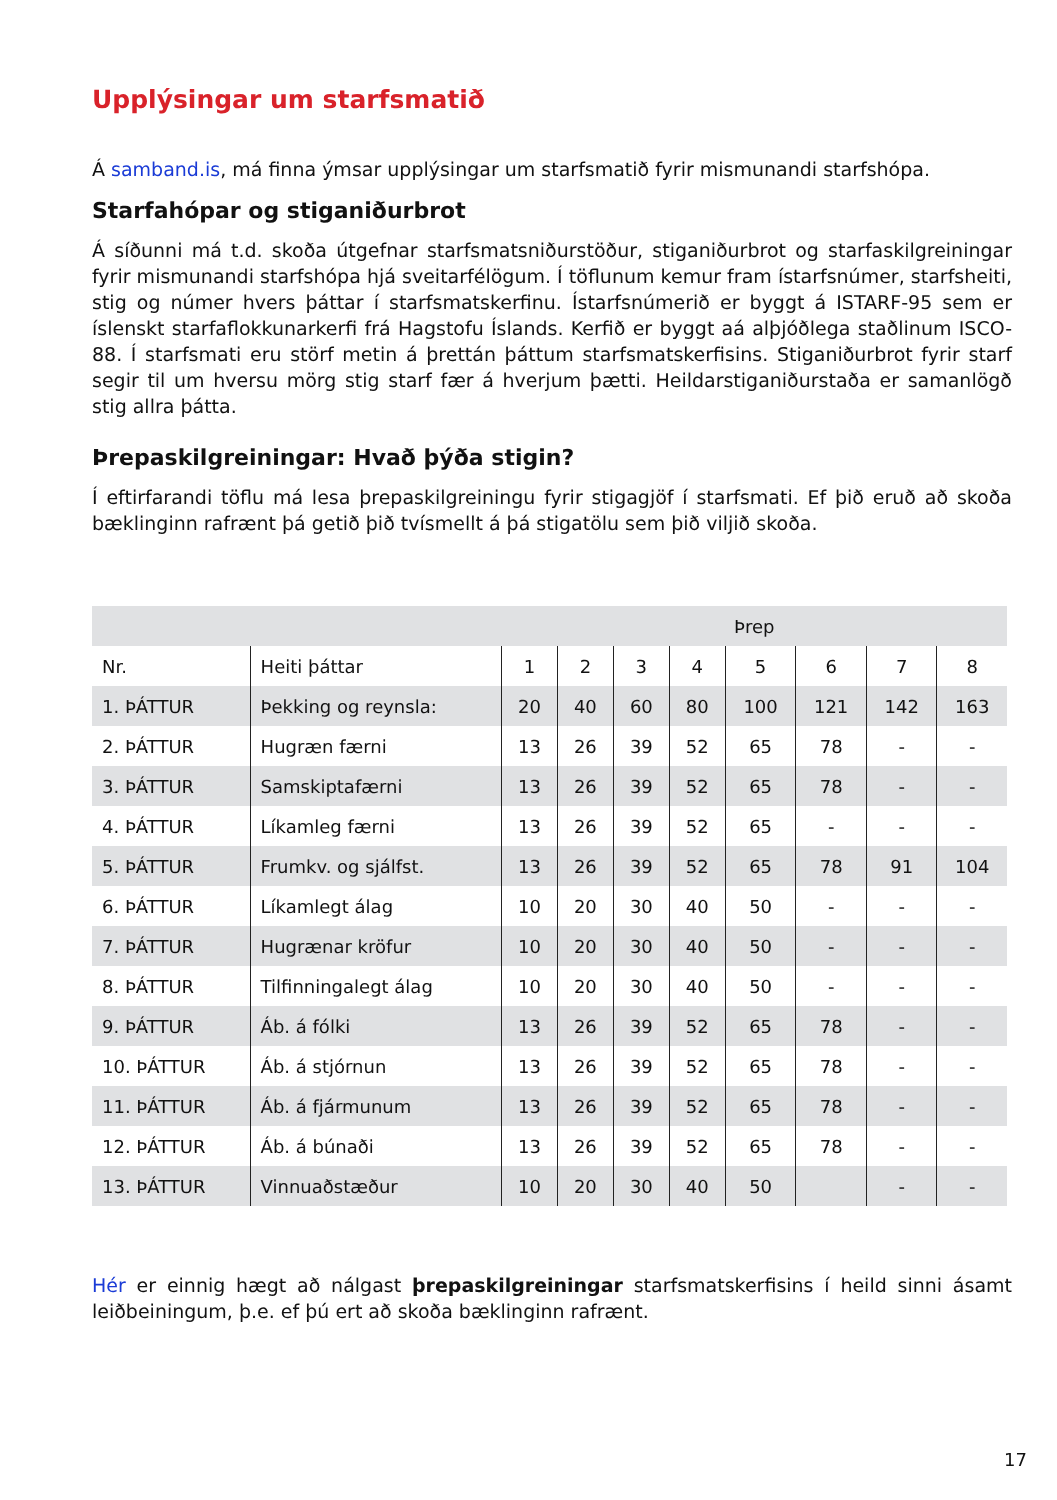Upplýsingar um starfsmatið
Á samband.is, má finna ýmsar upplýsingar um starfsmatið fyrir mismunandi starfshópa.
Starfahópar og stiganiðurbrot
Á síðunni má t.d. skoða útgefnar starfsmatsniðurstöður, stiganiðurbrot og starfaskilgreiningar fyrir mismunandi starfshópa hjá sveitarfélögum. Í töflunum kemur fram ístarfsnúmer, starfsheiti, stig og númer hvers þáttar í starfsmatskerfinu. Ístarfsnúmerið er byggt á ISTARF-95 sem er íslenskt starfaflokkunarkerfi frá Hagstofu Íslands. Kerfið er byggt aá alþjóðlega staðlinum ISCO-88. Í starfsmati eru störf metin á þrettán þáttum starfsmatskerfisins. Stiganiðurbrot fyrir starf segir til um hversu mörg stig starf fær á hverjum þætti. Heildarstiganiðurstaða er samanlögð stig allra þátta.
Þrepaskilgreiningar: Hvað þýða stigin?
Í eftirfarandi töflu má lesa þrepaskilgreiningu fyrir stigagjöf í starfsmati. Ef þið eruð að skoða bæklinginn rafrænt þá getið þið tvísmellt á þá stigatölu sem þið viljið skoða.
| | | Þrep | | | | | | | |
| --- | --- | --- | --- | --- | --- | --- | --- | --- | --- |
| Nr. | Heiti þáttar | 1 | 2 | 3 | 4 | 5 | 6 | 7 | 8 |
| 1. ÞÁTTUR | Þekking og reynsla: | 20 | 40 | 60 | 80 | 100 | 121 | 142 | 163 |
| 2. ÞÁTTUR | Hugræn færni | 13 | 26 | 39 | 52 | 65 | 78 | - | - |
| 3. ÞÁTTUR | Samskiptafærni | 13 | 26 | 39 | 52 | 65 | 78 | - | - |
| 4. ÞÁTTUR | Líkamleg færni | 13 | 26 | 39 | 52 | 65 | - | - | - |
| 5. ÞÁTTUR | Frumkv. og sjálfst. | 13 | 26 | 39 | 52 | 65 | 78 | 91 | 104 |
| 6. ÞÁTTUR | Líkamlegt álag | 10 | 20 | 30 | 40 | 50 | - | - | - |
| 7. ÞÁTTUR | Hugrænar kröfur | 10 | 20 | 30 | 40 | 50 | - | - | - |
| 8. ÞÁTTUR | Tilfinningalegt álag | 10 | 20 | 30 | 40 | 50 | - | - | - |
| 9. ÞÁTTUR | Áb. á fólki | 13 | 26 | 39 | 52 | 65 | 78 | - | - |
| 10. ÞÁTTUR | Áb. á stjórnun | 13 | 26 | 39 | 52 | 65 | 78 | - | - |
| 11. ÞÁTTUR | Áb. á fjármunum | 13 | 26 | 39 | 52 | 65 | 78 | - | - |
| 12. ÞÁTTUR | Áb. á búnaði | 13 | 26 | 39 | 52 | 65 | 78 | - | - |
| 13. ÞÁTTUR | Vinnuaðstæður | 10 | 20 | 30 | 40 | 50 | | - | - |
Hér er einnig hægt að nálgast þrepaskilgreiningar starfsmatskerfisins í heild sinni ásamt leiðbeiningum, þ.e. ef þú ert að skoða bæklinginn rafrænt.
17